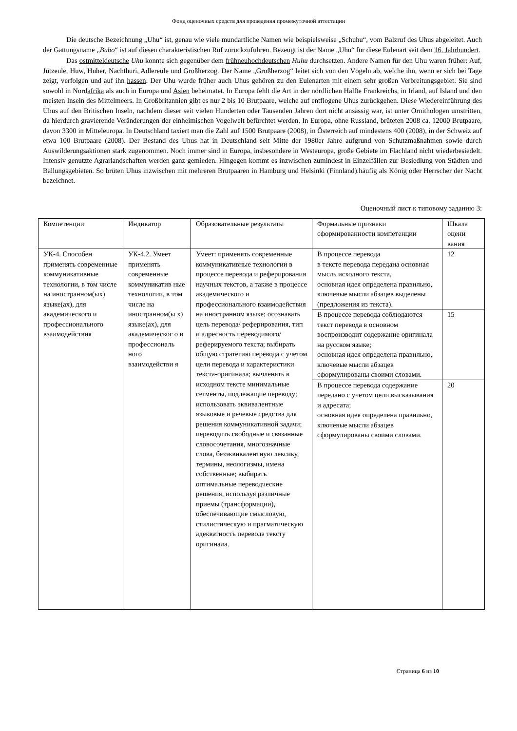Фонд оценочных средств для проведения промежуточной аттестации
Die deutsche Bezeichnung „Uhu“ ist, genau wie viele mundartliche Namen wie beispielsweise „Schuhu“, vom Balzruf des Uhus abgeleitet. Auch der Gattungsname „Bubo“ ist auf diesen charakteristischen Ruf zurückzuführen. Bezeugt ist der Name „Uhu“ für diese Eulenart seit dem 16. Jahrhundert.
Das ostmitteldeutsche Uhu konnte sich gegenüber dem frühneuhochdeutschen Huhu durchsetzen. Andere Namen für den Uhu waren früher: Auf, Jutzeule, Huw, Huher, Nachthuri, Adlereule und Großherzog. Der Name „Großherzog“ leitet sich von den Vögeln ab, welche ihn, wenn er sich bei Tage zeigt, verfolgen und auf ihn hassen. Der Uhu wurde früher auch Uhus gehören zu den Eulenarten mit einem sehr großen Verbreitungsgebiet. Sie sind sowohl in Nordafrika als auch in Europa und Asien beheimatet. In Europa fehlt die Art in der nördlichen Hälfte Frankreichs, in Irland, auf Island und den meisten Inseln des Mittelmeers. In Großbritannien gibt es nur 2 bis 10 Brutpaare, welche auf entflogene Uhus zurückgehen. Diese Wiedereinführung des Uhus auf den Britischen Inseln, nachdem dieser seit vielen Hunderten oder Tausenden Jahren dort nicht ansässig war, ist unter Ornithologen umstritten, da hierdurch gravierende Veränderungen der einheimischen Vogelwelt befürchtet werden. In Europa, ohne Russland, brüteten 2008 ca. 12000 Brutpaare, davon 3300 in Mitteleuropa. In Deutschland taxiert man die Zahl auf 1500 Brutpaare (2008), in Österreich auf mindestens 400 (2008), in der Schweiz auf etwa 100 Brutpaare (2008). Der Bestand des Uhus hat in Deutschland seit Mitte der 1980er Jahre aufgrund von Schutzmaßnahmen sowie durch Auswilderungsaktionen stark zugenommen. Noch immer sind in Europa, insbesondere in Westeuropa, große Gebiete im Flachland nicht wiederbesiedelt. Intensiv genutzte Agrarlandschaften werden ganz gemieden. Hingegen kommt es inzwischen zumindest in Einzelfällen zur Besiedlung von Städten und Ballungsgebieten. So brüten Uhus inzwischen mit mehreren Brutpaaren in Hamburg und Helsinki (Finnland).häufig als König oder Herrscher der Nacht bezeichnet.
Оценочный лист к типовому заданию 3:
| Компетенции | Индикатор | Образовательные результаты | Формальные признаки сформированности компетенции | Шкала оцени вания |
| УК-4. Способен применять современные коммуникативные технологии, в том числе на иностранном(ых) языке(ах), для академического и профессионального взаимодействия | УК-4.2. Умеет применять современные коммуникатив ные технологии, в том числе на иностранном(ы х) языке(ах), для академическог о и профессиональ ного взаимодействи я | Умеет: применять современные коммуникативные технологии в процессе перевода и реферирования научных текстов, а также в процессе академического и профессионального взаимодействия на иностранном языке; осознавать цель перевода/ реферирования, тип и адресность переводимого/ реферируемого текста; выбирать общую стратегию перевода с учетом цели перевода и характеристики текста-оригинала; вычленять в исходном тексте минимальные сегменты, подлежащие переводу; использовать эквивалентные языковые и речевые средства для решения коммуникативной задачи; переводить свободные и связанные словосочетания, многозначные слова, безэквивалентную лексику, термины, неологизмы, имена собственные; выбирать оптимальные переводческие решения, используя различные приемы (трансформации), обеспечивающие смысловую, стилистическую и прагматическую адекватность перевода тексту оригинала. | В процессе перевода в тексте перевода передана основная мысль исходного текста, основная идея определена правильно, ключевые мысли абзацев выделены (предложения из текста). | 12 |
| | | | В процессе перевода соблюдаются текст перевода в основном воспроизводит содержание оригинала на русском языке; основная идея определена правильно, ключевые мысли абзацев сформулированы своими словами. | 15 |
| | | | В процессе перевода содержание передано с учетом цели высказывания и адресата; основная идея определена правильно, ключевые мысли абзацев сформулированы своими словами. | 20 |
Страница 6 из 10